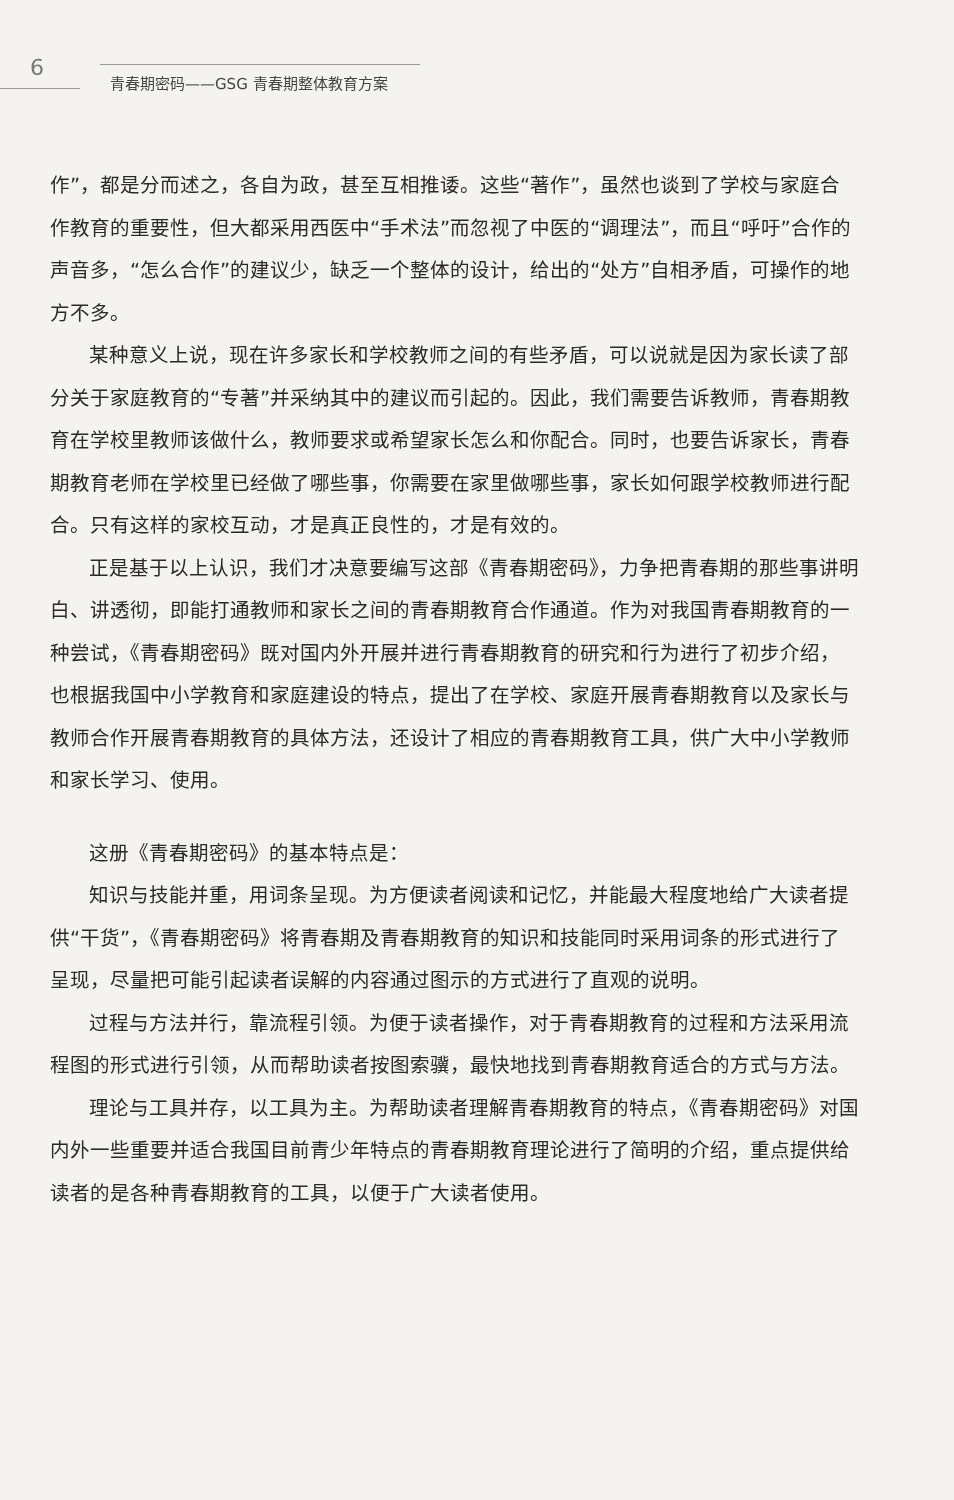6 青春期密码——GSG 青春期整体教育方案
作”，都是分而述之，各自为政，甚至互相推诿。这些“著作”，虽然也谈到了学校与家庭合作教育的重要性，但大都采用西医中“手术法”而忽视了中医的“调理法”，而且“呼吁”合作的声音多，“怎么合作”的建议少，缺乏一个整体的设计，给出的“处方”自相矛盾，可操作的地方不多。
某种意义上说，现在许多家长和学校教师之间的有些矛盾，可以说就是因为家长读了部分关于家庭教育的“专著”并采纳其中的建议而引起的。因此，我们需要告诉教师，青春期教育在学校里教师该做什么，教师要求或希望家长怎么和你配合。同时，也要告诉家长，青春期教育老师在学校里已经做了哪些事，你需要在家里做哪些事，家长如何跟学校教师进行配合。只有这样的家校互动，才是真正良性的，才是有效的。
正是基于以上认识，我们才决意要编写这部《青春期密码》，力争把青春期的那些事讲明白、讲透彻，即能打通教师和家长之间的青春期教育合作通道。作为对我国青春期教育的一种尝试，《青春期密码》既对国内外开展并进行青春期教育的研究和行为进行了初步介绍，也根据我国中小学教育和家庭建设的特点，提出了在学校、家庭开展青春期教育以及家长与教师合作开展青春期教育的具体方法，还设计了相应的青春期教育工具，供广大中小学教师和家长学习、使用。
这册《青春期密码》的基本特点是：
知识与技能并重，用词条呈现。为方便读者阅读和记忆，并能最大程度地给广大读者提供“干货”，《青春期密码》将青春期及青春期教育的知识和技能同时采用词条的形式进行了呈现，尽量把可能引起读者误解的内容通过图示的方式进行了直观的说明。
过程与方法并行，靠流程引领。为便于读者操作，对于青春期教育的过程和方法采用流程图的形式进行引领，从而帮助读者按图索骥，最快地找到青春期教育适合的方式与方法。
理论与工具并存，以工具为主。为帮助读者理解青春期教育的特点，《青春期密码》对国内外一些重要并适合我国目前青少年特点的青春期教育理论进行了简明的介绍，重点提供给读者的是各种青春期教育的工具，以便于广大读者使用。